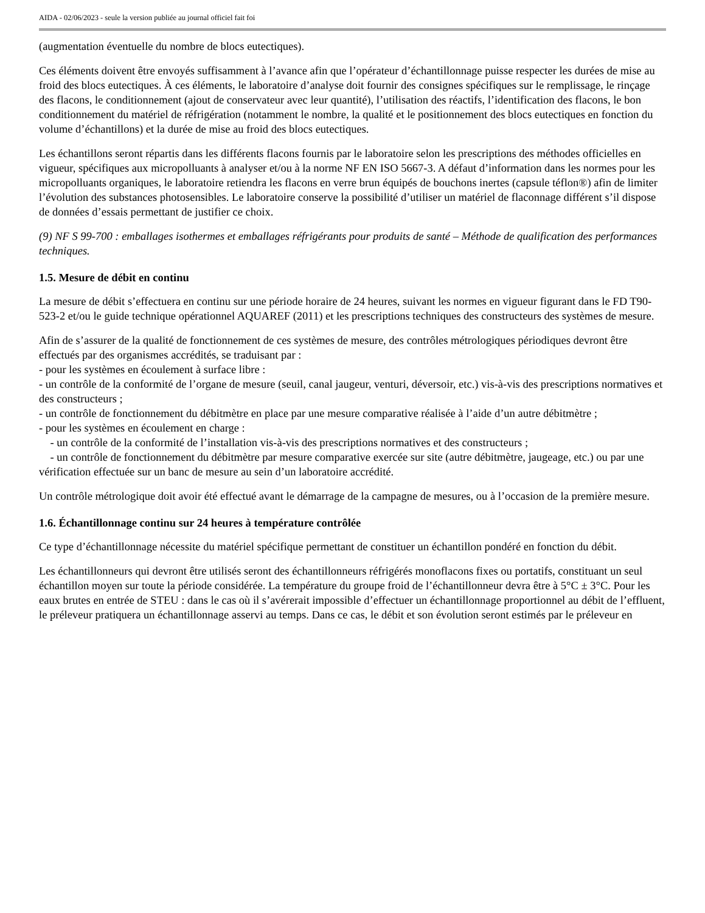AIDA - 02/06/2023 - seule la version publiée au journal officiel fait foi
(augmentation éventuelle du nombre de blocs eutectiques).
Ces éléments doivent être envoyés suffisamment à l’avance afin que l’opérateur d’échantillonnage puisse respecter les durées de mise au froid des blocs eutectiques. À ces éléments, le laboratoire d’analyse doit fournir des consignes spécifiques sur le remplissage, le rinçage des flacons, le conditionnement (ajout de conservateur avec leur quantité), l’utilisation des réactifs, l’identification des flacons, le bon conditionnement du matériel de réfrigération (notamment le nombre, la qualité et le positionnement des blocs eutectiques en fonction du volume d’échantillons) et la durée de mise au froid des blocs eutectiques.
Les échantillons seront répartis dans les différents flacons fournis par le laboratoire selon les prescriptions des méthodes officielles en vigueur, spécifiques aux micropolluants à analyser et/ou à la norme NF EN ISO 5667-3. A défaut d’information dans les normes pour les micropolluants organiques, le laboratoire retiendra les flacons en verre brun équipés de bouchons inertes (capsule téflon®) afin de limiter l’évolution des substances photosensibles. Le laboratoire conserve la possibilité d’utiliser un matériel de flaconnage différent s’il dispose de données d’essais permettant de justifier ce choix.
(9) NF S 99-700 : emballages isothermes et emballages réfrigérants pour produits de santé – Méthode de qualification des performances techniques.
1.5. Mesure de débit en continu
La mesure de débit s’effectuera en continu sur une période horaire de 24 heures, suivant les normes en vigueur figurant dans le FD T90-523-2 et/ou le guide technique opérationnel AQUAREF (2011) et les prescriptions techniques des constructeurs des systèmes de mesure.
Afin de s’assurer de la qualité de fonctionnement de ces systèmes de mesure, des contrôles métrologiques périodiques devront être effectués par des organismes accrédités, se traduisant par :
- pour les systèmes en écoulement à surface libre :
- un contrôle de la conformité de l’organe de mesure (seuil, canal jaugeur, venturi, déversoir, etc.) vis-à-vis des prescriptions normatives et des constructeurs ;
- un contrôle de fonctionnement du débitmètre en place par une mesure comparative réalisée à l’aide d’un autre débitmètre ;
- pour les systèmes en écoulement en charge :
- un contrôle de la conformité de l’installation vis-à-vis des prescriptions normatives et des constructeurs ;
- un contrôle de fonctionnement du débitmètre par mesure comparative exercée sur site (autre débitmètre, jaugeage, etc.) ou par une vérification effectuée sur un banc de mesure au sein d’un laboratoire accrédité.
Un contrôle métrologique doit avoir été effectué avant le démarrage de la campagne de mesures, ou à l’occasion de la première mesure.
1.6. Échantillonnage continu sur 24 heures à température contrôlée
Ce type d’échantillonnage nécessite du matériel spécifique permettant de constituer un échantillon pondéré en fonction du débit.
Les échantillonneurs qui devront être utilisés seront des échantillonneurs réfrigérés monoflacons fixes ou portatifs, constituant un seul échantillon moyen sur toute la période considérée. La température du groupe froid de l’échantillonneur devra être à 5°C ± 3°C. Pour les eaux brutes en entrée de STEU : dans le cas où il s’avérerait impossible d’effectuer un échantillonnage proportionnel au débit de l’effluent, le préleveur pratiquera un échantillonnage asservi au temps. Dans ce cas, le débit et son évolution seront estimés par le préleveur en